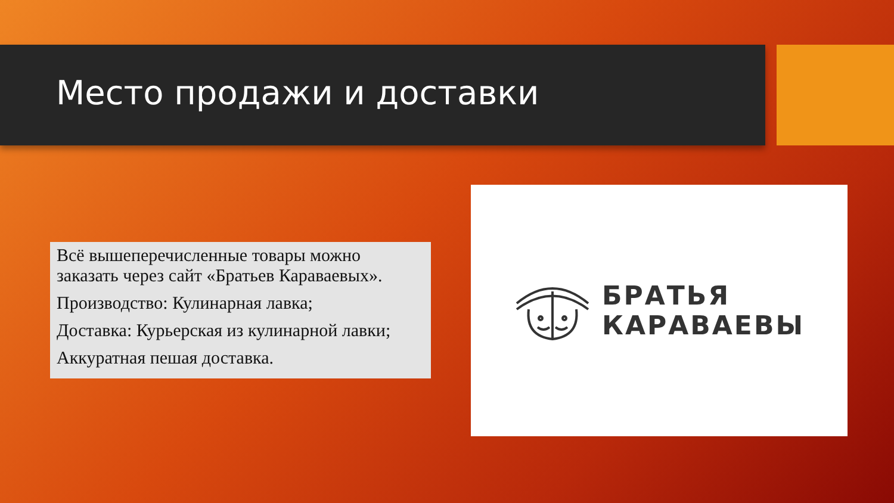Место продажи и доставки
Всё вышеперечисленные товары можно заказать через сайт «Братьев Караваевых».
Производство: Кулинарная лавка;
Доставка: Курьерская из кулинарной лавки;
Аккуратная пешая доставка.
БРАТЬЯ
КАРАВАЕВЫ